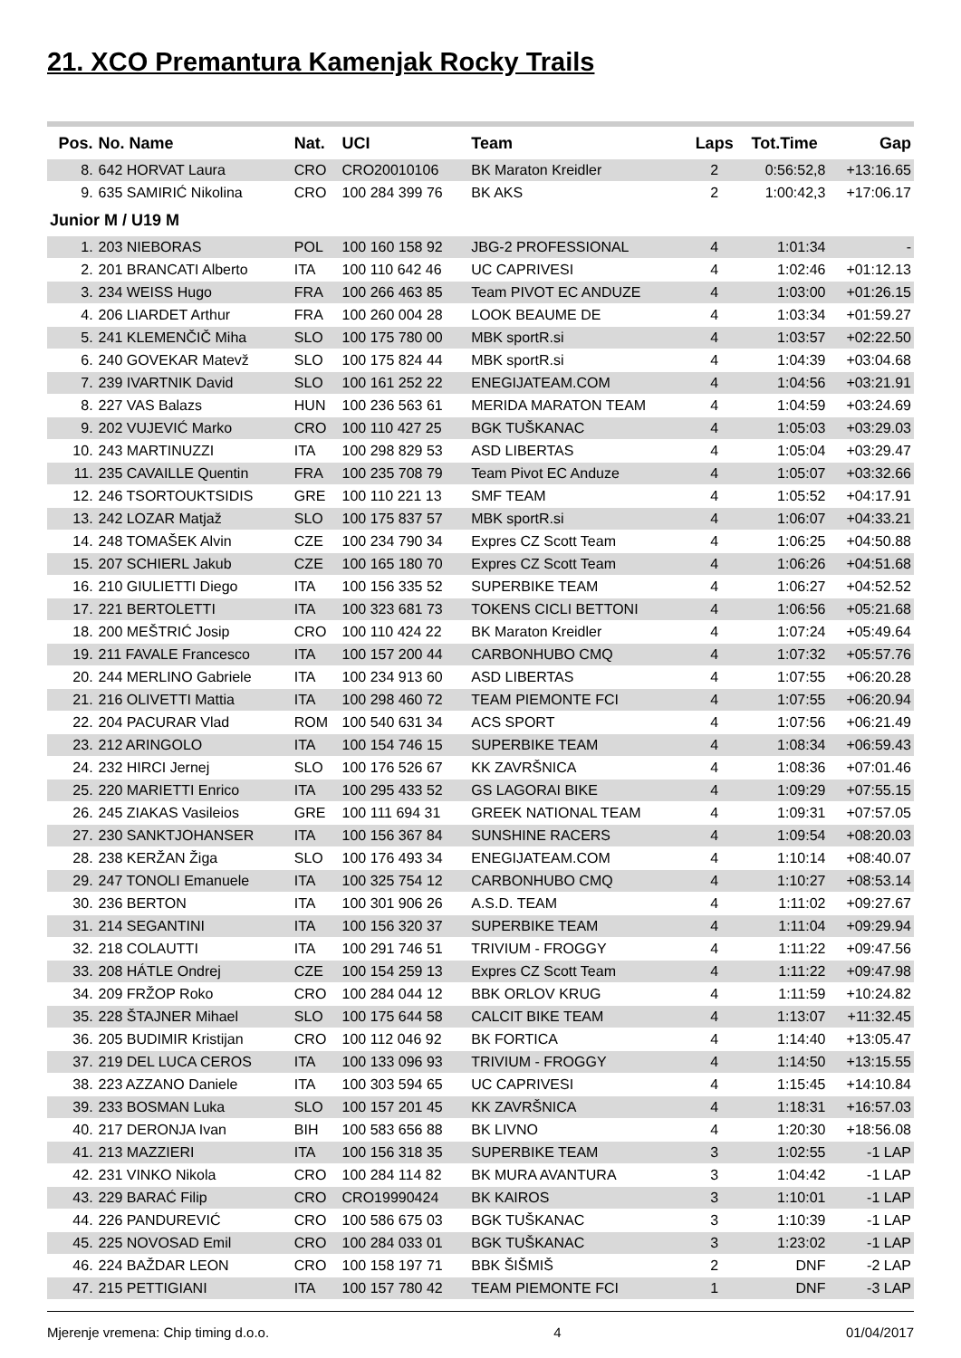21. XCO Premantura Kamenjak Rocky Trails
| Pos. | No. Name | Nat. | UCI | Team | Laps | Tot.Time | Gap |
| --- | --- | --- | --- | --- | --- | --- | --- |
| 8. | 642 HORVAT Laura | CRO | CRO20010106 | BK Maraton Kreidler | 2 | 0:56:52,8 | +13:16.65 |
| 9. | 635 SAMIRIĆ Nikolina | CRO | 100 284 399 76 | BK AKS | 2 | 1:00:42,3 | +17:06.17 |
| Junior M / U19 M | | | | | | | |
| 1. | 203 NIEBORAS | POL | 100 160 158 92 | JBG-2 PROFESSIONAL | 4 | 1:01:34 | - |
| 2. | 201 BRANCATI Alberto | ITA | 100 110 642 46 | UC CAPRIVESI | 4 | 1:02:46 | +01:12.13 |
| 3. | 234 WEISS Hugo | FRA | 100 266 463 85 | Team PIVOT EC ANDUZE | 4 | 1:03:00 | +01:26.15 |
| 4. | 206 LIARDET Arthur | FRA | 100 260 004 28 | LOOK BEAUME DE | 4 | 1:03:34 | +01:59.27 |
| 5. | 241 KLEMENČIČ Miha | SLO | 100 175 780 00 | MBK sportR.si | 4 | 1:03:57 | +02:22.50 |
| 6. | 240 GOVEKAR Matevž | SLO | 100 175 824 44 | MBK sportR.si | 4 | 1:04:39 | +03:04.68 |
| 7. | 239 IVARTNIK David | SLO | 100 161 252 22 | ENEGIJATEAM.COM | 4 | 1:04:56 | +03:21.91 |
| 8. | 227 VAS Balazs | HUN | 100 236 563 61 | MERIDA MARATON TEAM | 4 | 1:04:59 | +03:24.69 |
| 9. | 202 VUJEVIĆ Marko | CRO | 100 110 427 25 | BGK TUŠKANAC | 4 | 1:05:03 | +03:29.03 |
| 10. | 243 MARTINUZZI | ITA | 100 298 829 53 | ASD LIBERTAS | 4 | 1:05:04 | +03:29.47 |
| 11. | 235 CAVAILLE Quentin | FRA | 100 235 708 79 | Team Pivot EC Anduze | 4 | 1:05:07 | +03:32.66 |
| 12. | 246 TSORTOUKTSIDIS | GRE | 100 110 221 13 | SMF TEAM | 4 | 1:05:52 | +04:17.91 |
| 13. | 242 LOZAR Matjaž | SLO | 100 175 837 57 | MBK sportR.si | 4 | 1:06:07 | +04:33.21 |
| 14. | 248 TOMAŠEK Alvin | CZE | 100 234 790 34 | Expres CZ Scott Team | 4 | 1:06:25 | +04:50.88 |
| 15. | 207 SCHIERL Jakub | CZE | 100 165 180 70 | Expres CZ Scott Team | 4 | 1:06:26 | +04:51.68 |
| 16. | 210 GIULIETTI Diego | ITA | 100 156 335 52 | SUPERBIKE TEAM | 4 | 1:06:27 | +04:52.52 |
| 17. | 221 BERTOLETTI | ITA | 100 323 681 73 | TOKENS CICLI BETTONI | 4 | 1:06:56 | +05:21.68 |
| 18. | 200 MEŠTRIĆ Josip | CRO | 100 110 424 22 | BK Maraton Kreidler | 4 | 1:07:24 | +05:49.64 |
| 19. | 211 FAVALE Francesco | ITA | 100 157 200 44 | CARBONHUBO CMQ | 4 | 1:07:32 | +05:57.76 |
| 20. | 244 MERLINO Gabriele | ITA | 100 234 913 60 | ASD LIBERTAS | 4 | 1:07:55 | +06:20.28 |
| 21. | 216 OLIVETTI Mattia | ITA | 100 298 460 72 | TEAM PIEMONTE FCI | 4 | 1:07:55 | +06:20.94 |
| 22. | 204 PACURAR Vlad | ROM | 100 540 631 34 | ACS SPORT | 4 | 1:07:56 | +06:21.49 |
| 23. | 212 ARINGOLO | ITA | 100 154 746 15 | SUPERBIKE TEAM | 4 | 1:08:34 | +06:59.43 |
| 24. | 232 HIRCI Jernej | SLO | 100 176 526 67 | KK ZAVRŠNICA | 4 | 1:08:36 | +07:01.46 |
| 25. | 220 MARIETTI Enrico | ITA | 100 295 433 52 | GS LAGORAI BIKE | 4 | 1:09:29 | +07:55.15 |
| 26. | 245 ZIAKAS Vasileios | GRE | 100 111 694 31 | GREEK NATIONAL TEAM | 4 | 1:09:31 | +07:57.05 |
| 27. | 230 SANKTJOHANSER | ITA | 100 156 367 84 | SUNSHINE RACERS | 4 | 1:09:54 | +08:20.03 |
| 28. | 238 KERŽAN Žiga | SLO | 100 176 493 34 | ENEGIJATEAM.COM | 4 | 1:10:14 | +08:40.07 |
| 29. | 247 TONOLI Emanuele | ITA | 100 325 754 12 | CARBONHUBO CMQ | 4 | 1:10:27 | +08:53.14 |
| 30. | 236 BERTON | ITA | 100 301 906 26 | A.S.D. TEAM | 4 | 1:11:02 | +09:27.67 |
| 31. | 214 SEGANTINI | ITA | 100 156 320 37 | SUPERBIKE TEAM | 4 | 1:11:04 | +09:29.94 |
| 32. | 218 COLAUTTI | ITA | 100 291 746 51 | TRIVIUM - FROGGY | 4 | 1:11:22 | +09:47.56 |
| 33. | 208 HÁTLE Ondrej | CZE | 100 154 259 13 | Expres CZ Scott Team | 4 | 1:11:22 | +09:47.98 |
| 34. | 209 FRŽOP Roko | CRO | 100 284 044 12 | BBK ORLOV KRUG | 4 | 1:11:59 | +10:24.82 |
| 35. | 228 ŠTAJNER Mihael | SLO | 100 175 644 58 | CALCIT BIKE TEAM | 4 | 1:13:07 | +11:32.45 |
| 36. | 205 BUDIMIR Kristijan | CRO | 100 112 046 92 | BK FORTICA | 4 | 1:14:40 | +13:05.47 |
| 37. | 219 DEL LUCA CEROS | ITA | 100 133 096 93 | TRIVIUM - FROGGY | 4 | 1:14:50 | +13:15.55 |
| 38. | 223 AZZANO Daniele | ITA | 100 303 594 65 | UC CAPRIVESI | 4 | 1:15:45 | +14:10.84 |
| 39. | 233 BOSMAN Luka | SLO | 100 157 201 45 | KK ZAVRŠNICA | 4 | 1:18:31 | +16:57.03 |
| 40. | 217 DERONJA Ivan | BIH | 100 583 656 88 | BK LIVNO | 4 | 1:20:30 | +18:56.08 |
| 41. | 213 MAZZIERI | ITA | 100 156 318 35 | SUPERBIKE TEAM | 3 | 1:02:55 | -1 LAP |
| 42. | 231 VINKO Nikola | CRO | 100 284 114 82 | BK MURA AVANTURA | 3 | 1:04:42 | -1 LAP |
| 43. | 229 BARAĆ Filip | CRO | CRO19990424 | BK KAIROS | 3 | 1:10:01 | -1 LAP |
| 44. | 226 PANDUREVIĆ | CRO | 100 586 675 03 | BGK TUŠKANAC | 3 | 1:10:39 | -1 LAP |
| 45. | 225 NOVOSAD Emil | CRO | 100 284 033 01 | BGK TUŠKANAC | 3 | 1:23:02 | -1 LAP |
| 46. | 224 BAŽDAR LEON | CRO | 100 158 197 71 | BBK ŠIŠMIŠ | 2 | DNF | -2 LAP |
| 47. | 215 PETTIGIANI | ITA | 100 157 780 42 | TEAM PIEMONTE FCI | 1 | DNF | -3 LAP |
Mjerenje vremena: Chip timing d.o.o. 4 01/04/2017